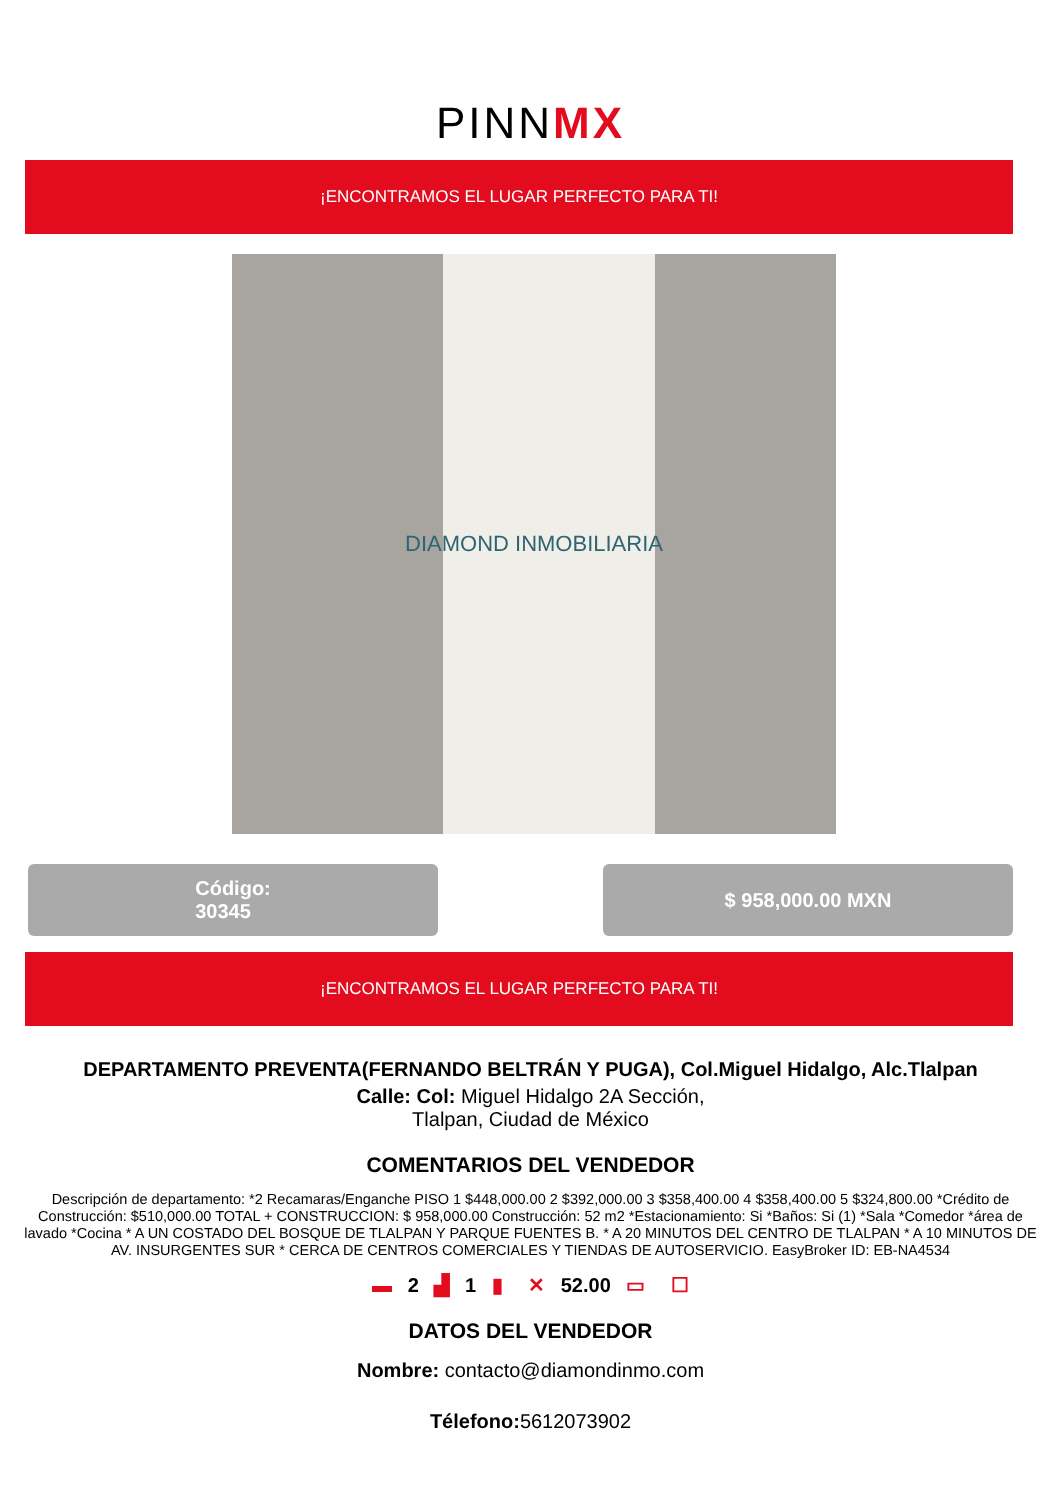PINNMX
¡ENCONTRAMOS EL LUGAR PERFECTO PARA TI!
DIAMOND INMOBILIARIA
Código:
30345
$ 958,000.00 MXN
¡ENCONTRAMOS EL LUGAR PERFECTO PARA TI!
DEPARTAMENTO PREVENTA(FERNANDO BELTRÁN Y PUGA), Col.Miguel Hidalgo, Alc.Tlalpan
Calle: Col: Miguel Hidalgo 2A Sección,
Tlalpan, Ciudad de México
COMENTARIOS DEL VENDEDOR
Descripción de departamento: *2 Recamaras/Enganche PISO 1 $448,000.00 2 $392,000.00 3 $358,400.00 4 $358,400.00 5 $324,800.00 *Crédito de Construcción: $510,000.00 TOTAL + CONSTRUCCION: $ 958,000.00 Construcción: 52 m2 *Estacionamiento: Si *Baños: Si (1) *Sala *Comedor *área de lavado *Cocina * A UN COSTADO DEL BOSQUE DE TLALPAN Y PARQUE FUENTES B. * A 20 MINUTOS DEL CENTRO DE TLALPAN * A 10 MINUTOS DE AV. INSURGENTES SUR * CERCA DE CENTROS COMERCIALES Y TIENDAS DE AUTOSERVICIO. EasyBroker ID: EB-NA4534
▬ 2 ▟ 1 ▮ ✕ 52.00 ▭ ☐
DATOS DEL VENDEDOR
Nombre: contacto@diamondinmo.com
Télefono: 5612073902